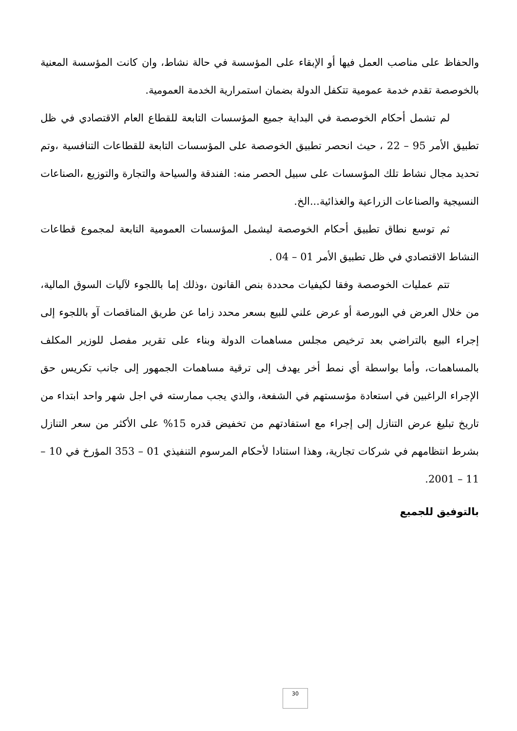والحفاظ على مناصب العمل فيها أو الإبقاء على المؤسسة في حالة نشاط، وان كانت المؤسسة المعنية بالخوصصة تقدم خدمة عمومية تتكفل الدولة بضمان استمرارية الخدمة العمومية.
لم تشمل أحكام الخوصصة في البداية جميع المؤسسات التابعة للقطاع العام الاقتصادي في ظل تطبيق الأمر 95 – 22 ، حيث انحصر تطبيق الخوصصة على المؤسسات التابعة للقطاعات التنافسية ،وتم تحديد مجال نشاط تلك المؤسسات على سبيل الحصر منه: الفندقة والسياحة والتجارة والتوزيع ،الصناعات النسيجية والصناعات الزراعية والغذائية...الخ.
ثم توسع نطاق تطبيق أحكام الخوصصة ليشمل المؤسسات العمومية التابعة لمجموع قطاعات النشاط الاقتصادي في ظل تطبيق الأمر 01 – 04 .
تتم عمليات الخوصصة وفقا لكيفيات محددة بنص القانون ،وذلك إما باللجوء لآليات السوق المالية، من خلال العرض في البورصة أو عرض علني للبيع بسعر محدد زاما عن طريق المناقصات آو باللجوء إلى إجراء البيع بالتراضي بعد ترخيص مجلس مساهمات الدولة وبناء على تقرير مفصل للوزير المكلف بالمساهمات، وأما بواسطة أي نمط أخر يهدف إلى ترقية مساهمات الجمهور إلى جانب تكريس حق الإجراء الراغبين في استعادة مؤسستهم في الشفعة، والذي يجب ممارسته في اجل شهر واحد ابتداء من تاريخ تبليغ عرض التنازل إلى إجراء مع استفادتهم من تخفيض قدره 15% على الأكثر من سعر التنازل بشرط انتظامهم في شركات تجارية، وهذا استنادا لأحكام المرسوم التنفيذي 01 – 353 المؤرخ في 10 – 11 – 2001.
بالتوفيق للجميع
30